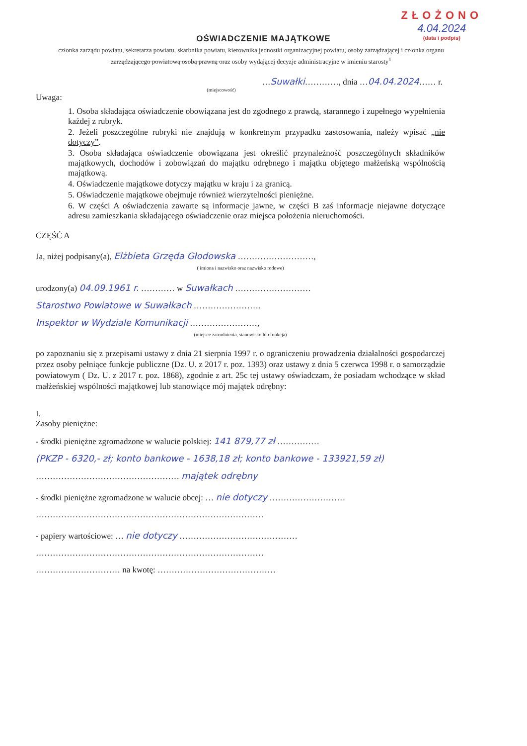ZŁOŻONO
4.04.2024
(data i podpis)
OŚWIADCZENIE MAJĄTKOWE
członka zarządu powiatu, sekretarza powiatu, skarbnika powiatu, kierownika jednostki organizacyjnej powiatu, osoby zarządzającej i członka organu zarządzającego powiatową osobą prawną oraz osoby wydającej decyzje administracyjne w imieniu starosty<sup>1</sup>
…Suwałki…………, dnia …04.04.2024…… r.
(miejscowość)
Uwaga:
1. Osoba składająca oświadczenie obowiązana jest do zgodnego z prawdą, starannego i zupełnego wypełnienia każdej z rubryk.
2. Jeżeli poszczególne rubryki nie znajdują w konkretnym przypadku zastosowania, należy wpisać „nie dotyczy”.
3. Osoba składająca oświadczenie obowiązana jest określić przynależność poszczególnych składników majątkowych, dochodów i zobowiązań do majątku odrębnego i majątku objętego małżeńską wspólnością majątkową.
4. Oświadczenie majątkowe dotyczy majątku w kraju i za granicą.
5. Oświadczenie majątkowe obejmuje również wierzytelności pieniężne.
6. W części A oświadczenia zawarte są informacje jawne, w części B zaś informacje niejawne dotyczące adresu zamieszkania składającego oświadczenie oraz miejsca położenia nieruchomości.
CZĘŚĆ A
Ja, niżej podpisany(a), Elżbieta Grzęda Głodowska ………………………,
( imiona i nazwisko oraz nazwisko rodowe)
urodzony(a) 04.09.1961 r. ………… w Suwałkach ………………………
Starostwo Powiatowe w Suwałkach ……………………
Inspektor w Wydziale Komunikacji ……………………,
(miejsce zatrudnienia, stanowisko lub funkcja)
po zapoznaniu się z przepisami ustawy z dnia 21 sierpnia 1997 r. o ograniczeniu prowadzenia działalności gospodarczej przez osoby pełniące funkcje publiczne (Dz. U. z 2017 r. poz. 1393) oraz ustawy z dnia 5 czerwca 1998 r. o samorządzie powiatowym ( Dz. U. z 2017 r. poz. 1868), zgodnie z art. 25c tej ustawy oświadczam, że posiadam wchodzące w skład małżeńskiej wspólności majątkowej lub stanowiące mój majątek odrębny:
I.
Zasoby pieniężne:
- środki pieniężne zgromadzone w walucie polskiej: 141 879,77 zł ……………
(PKZP - 6320,- zł; konto bankowe - 1638,18 zł; konto bankowe - 133921,59 zł)
…………………………………………… majątek odrębny
- środki pieniężne zgromadzone w walucie obcej: … nie dotyczy ………………………
………………………………………………………………………
- papiery wartościowe: … nie dotyczy ……………………………………
………………………………………………………………………
………………………… na kwotę: ……………………………………